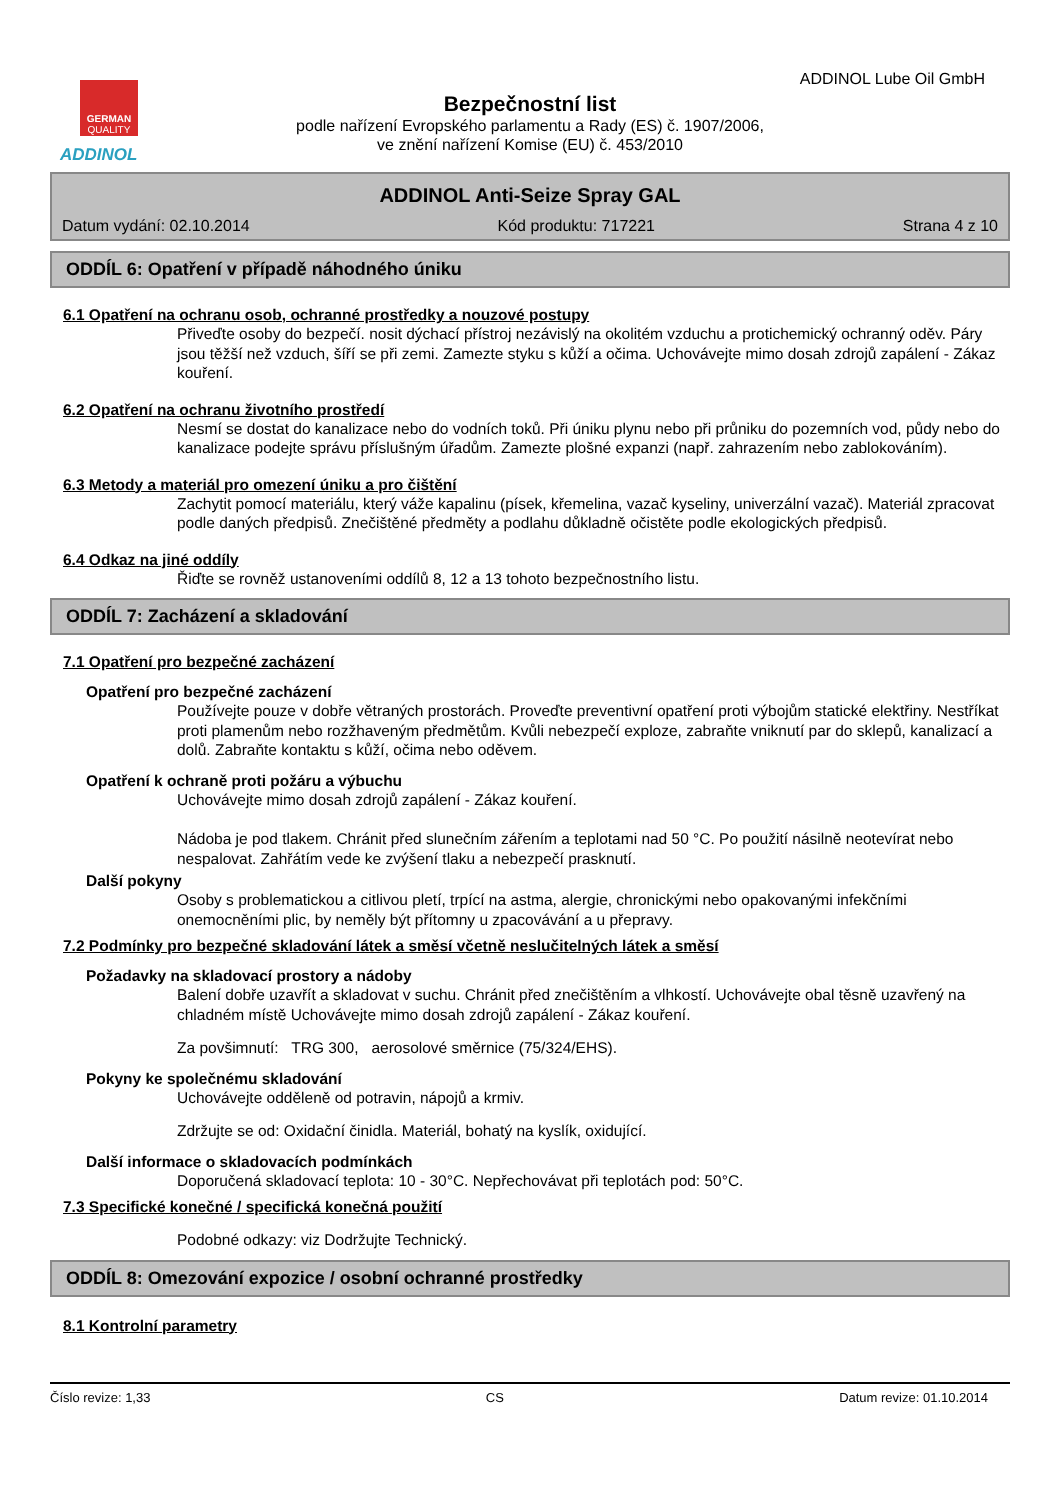GERMAN
QUALITY
ADDINOL
ADDINOL Lube Oil GmbH
Bezpečnostní list
podle nařízení Evropského parlamentu a Rady (ES) č. 1907/2006,
ve znění nařízení Komise (EU) č. 453/2010
ADDINOL Anti-Seize Spray GAL
Datum vydání: 02.10.2014 Kód produktu: 717221 Strana 4 z 10
ODDÍL 6: Opatření v případě náhodného úniku
6.1 Opatření na ochranu osob, ochranné prostředky a nouzové postupy
Přiveďte osoby do bezpečí. nosit dýchací přístroj nezávislý na okolitém vzduchu a protichemický ochranný oděv. Páry jsou těžší než vzduch, šíří se při zemi. Zamezte styku s kůží a očima. Uchovávejte mimo dosah zdrojů zapálení - Zákaz kouření.
6.2 Opatření na ochranu životního prostředí
Nesmí se dostat do kanalizace nebo do vodních toků. Při úniku plynu nebo při průniku do pozemních vod, půdy nebo do kanalizace podejte správu příslušným úřadům. Zamezte plošné expanzi (např. zahrazením nebo zablokováním).
6.3 Metody a materiál pro omezení úniku a pro čištění
Zachytit pomocí materiálu, který váže kapalinu (písek, křemelina, vazač kyseliny, univerzální vazač). Materiál zpracovat podle daných předpisů. Znečištěné předměty a podlahu důkladně očistěte podle ekologických předpisů.
6.4 Odkaz na jiné oddíly
Řiďte se rovněž ustanoveními oddílů 8, 12 a 13 tohoto bezpečnostního listu.
ODDÍL 7: Zacházení a skladování
7.1 Opatření pro bezpečné zacházení
Opatření pro bezpečné zacházení
Používejte pouze v dobře větraných prostorách. Proveďte preventivní opatření proti výbojům statické elektřiny. Nestříkat proti plamenům nebo rozžhaveným předmětům. Kvůli nebezpečí exploze, zabraňte vniknutí par do sklepů, kanalizací a dolů. Zabraňte kontaktu s kůží, očima nebo oděvem.
Opatření k ochraně proti požáru a výbuchu
Uchovávejte mimo dosah zdrojů zapálení - Zákaz kouření.
Nádoba je pod tlakem. Chránit před slunečním zářením a teplotami nad 50 °C. Po použití násilně neotevírat nebo nespalovat. Zahřátím vede ke zvýšení tlaku a nebezpečí prasknutí.
Další pokyny
Osoby s problematickou a citlivou pletí, trpící na astma, alergie, chronickými nebo opakovanými infekčními onemocněními plic, by neměly být přítomny u zpacovávání a u přepravy.
7.2 Podmínky pro bezpečné skladování látek a směsí včetně neslučitelných látek a směsí
Požadavky na skladovací prostory a nádoby
Balení dobře uzavřít a skladovat v suchu. Chránit před znečištěním a vlhkostí. Uchovávejte obal těsně uzavřený na chladném místě Uchovávejte mimo dosah zdrojů zapálení - Zákaz kouření.
Za povšimnutí: TRG 300, aerosolové směrnice (75/324/EHS).
Pokyny ke společnému skladování
Uchovávejte odděleně od potravin, nápojů a krmiv.
Zdržujte se od: Oxidační činidla. Materiál, bohatý na kyslík, oxidující.
Další informace o skladovacích podmínkách
Doporučená skladovací teplota: 10 - 30°C. Nepřechovávat při teplotách pod: 50°C.
7.3 Specifické konečné / specifická konečná použití
Podobné odkazy: viz Dodržujte Technický.
ODDÍL 8: Omezování expozice / osobní ochranné prostředky
8.1 Kontrolní parametry
Číslo revize: 1,33 CS Datum revize: 01.10.2014